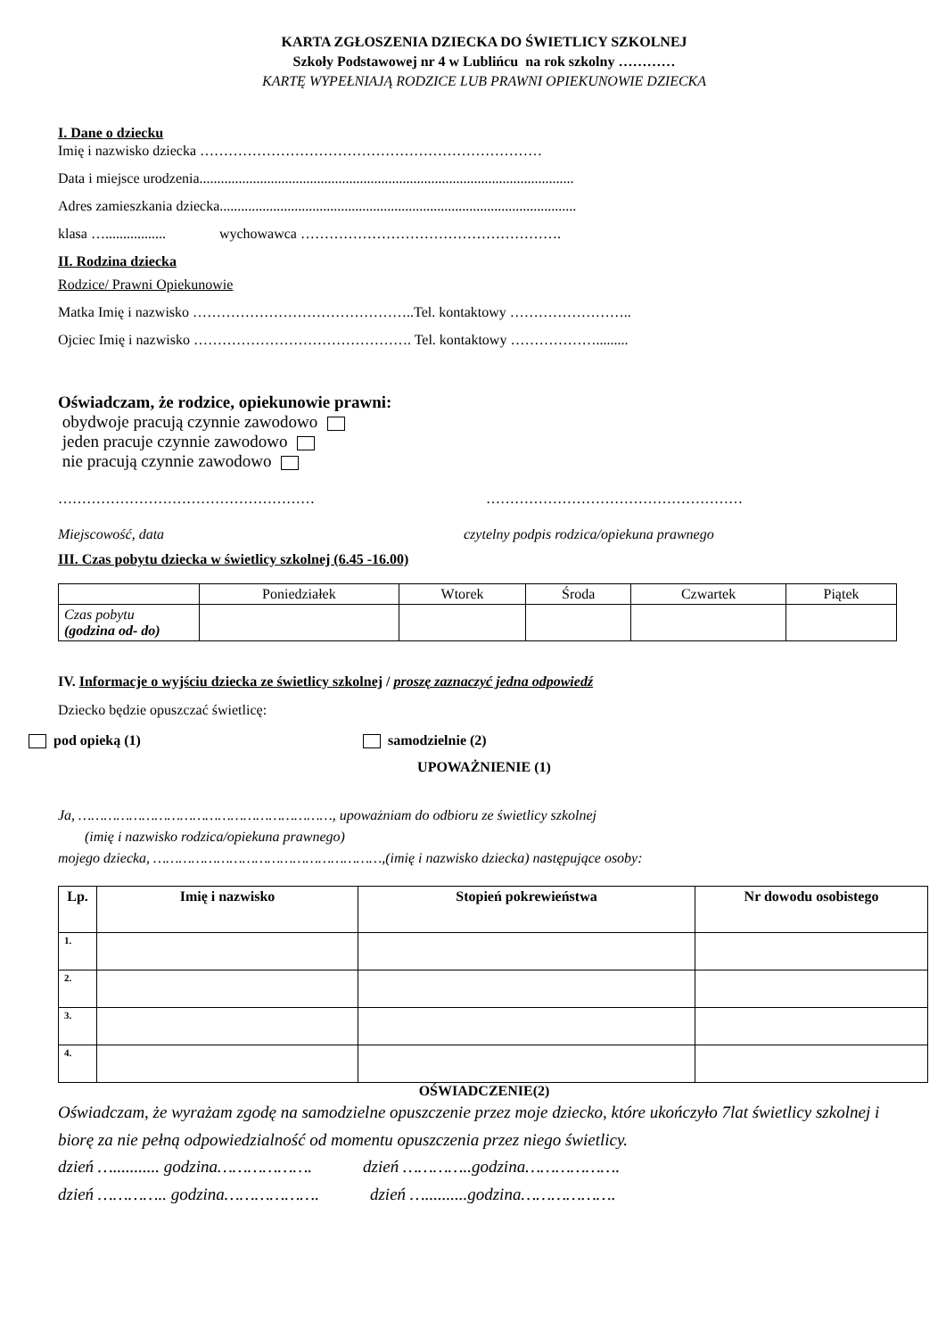KARTA ZGŁOSZENIA DZIECKA DO ŚWIETLICY SZKOLNEJ
Szkoły Podstawowej nr 4 w Lublińcu na rok szkolny …………
KARTĘ WYPEŁNIAJĄ RODZICE LUB PRAWNI OPIEKUNOWIE DZIECKA
I. Dane o dziecku
Imię i nazwisko dziecka ………………………………………………………………
Data i miejsce urodzenia.........................................................................................................
Adres zamieszkania dziecka....................................................................................................
klasa …................. wychowawca ……………………………………………….
II. Rodzina dziecka
Rodzice/ Prawni Opiekunowie
Matka Imię i nazwisko ………………………………………..Tel. kontaktowy ……………………..
Ojciec Imię i nazwisko ………………………………………. Tel. kontaktowy ……………….........
Oświadczam, że rodzice, opiekunowie prawni:
obydwoje pracują czynnie zawodowo
jeden pracuje czynnie zawodowo
nie pracują czynnie zawodowo
……………………………………………… ………………………………………………
Miejscowość, data czytelny podpis rodzica/opiekuna prawnego
III. Czas pobytu dziecka w świetlicy szkolnej (6.45 -16.00)
| | Poniedziałek | Wtorek | Środa | Czwartek | Piątek |
| Czas pobytu (godzina od- do) | | | | | |
IV. Informacje o wyjściu dziecka ze świetlicy szkolnej / proszę zaznaczyć jedna odpowiedź
Dziecko będzie opuszczać świetlicę:
pod opieką (1) samodzielnie (2)
UPOWAŻNIENIE (1)
Ja, ……………………………………………………, upoważniam do odbioru ze świetlicy szkolnej
(imię i nazwisko rodzica/opiekuna prawnego)
mojego dziecka, ………………………………………………,(imię i nazwisko dziecka) następujące osoby:
| Lp. | Imię i nazwisko | Stopień pokrewieństwa | Nr dowodu osobistego |
| --- | --- | --- | --- |
| 1. | | | |
| 2. | | | |
| 3. | | | |
| 4. | | | |
OŚWIADCZENIE(2)
Oświadczam, że wyrażam zgodę na samodzielne opuszczenie przez moje dziecko, które ukończyło 7lat świetlicy szkolnej i biorę za nie pełną odpowiedzialność od momentu opuszczenia przez niego świetlicy.
dzień …........... godzina………………. dzień …………..godzina……………….
dzień ………….. godzina………………. dzień …..........godzina……………….